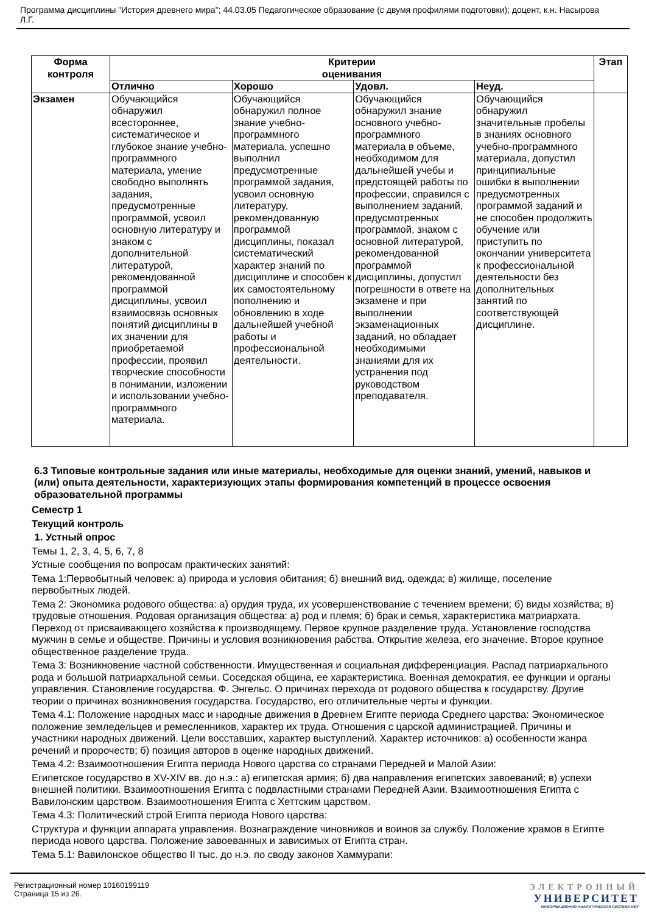Программа дисциплины "История древнего мира"; 44.03.05 Педагогическое образование (с двумя профилями подготовки); доцент, к.н. Насырова Л.Г.
| Форма контроля | Критерии оценивания | | | | Этап |
| --- | --- | --- | --- | --- | --- |
| | Отлично | Хорошо | Удовл. | Неуд. | |
| Экзамен | Обучающийся обнаружил всестороннее, систематическое и глубокое знание учебно-программного материала, умение свободно выполнять задания, предусмотренные программой, усвоил основную литературу и знаком с дополнительной литературой, рекомендованной программой дисциплины, усвоил взаимосвязь основных понятий дисциплины в их значении для приобретаемой профессии, проявил творческие способности в понимании, изложении и использовании учебно-программного материала. | Обучающийся обнаружил полное знание учебно-программного материала, успешно выполнил предусмотренные программой задания, усвоил основную литературу, рекомендованную программой дисциплины, показал систематический характер знаний по дисциплине и способен к их самостоятельному пополнению и обновлению в ходе дальнейшей учебной работы и профессиональной деятельности. | Обучающийся обнаружил знание основного учебно-программного материала в объеме, необходимом для дальнейшей учебы и предстоящей работы по профессии, справился с выполнением заданий, предусмотренных программой, знаком с основной литературой, рекомендованной программой дисциплины, допустил погрешности в ответе на экзамене и при выполнении экзаменационных заданий, но обладает необходимыми знаниями для их устранения под руководством преподавателя. | Обучающийся обнаружил значительные пробелы в знаниях основного учебно-программного материала, допустил принципиальные ошибки в выполнении предусмотренных программой заданий и не способен продолжить обучение или приступить по окончании университета к профессиональной деятельности без дополнительных занятий по соответствующей дисциплине. | |
6.3 Типовые контрольные задания или иные материалы, необходимые для оценки знаний, умений, навыков и (или) опыта деятельности, характеризующих этапы формирования компетенций в процессе освоения образовательной программы
Семестр 1
Текущий контроль
1. Устный опрос
Темы 1, 2, 3, 4, 5, 6, 7, 8
Устные сообщения по вопросам практических занятий:
Тема 1:Первобытный человек: а) природа и условия обитания; б) внешний вид, одежда; в) жилище, поселение первобытных людей.
Тема 2: Экономика родового общества: а) орудия труда, их усовершенствование с течением времени; б) виды хозяйства; в) трудовые отношения. Родовая организация общества: а) род и племя; б) брак и семья, характеристика матриархата. Переход от присваивающего хозяйства к производящему. Первое крупное разделение труда. Установление господства мужчин в семье и обществе. Причины и условия возникновения рабства. Открытие железа, его значение. Второе крупное общественное разделение труда.
Тема 3: Возникновение частной собственности. Имущественная и социальная дифференциация. Распад патриархального рода и большой патриархальной семьи. Соседская община, ее характеристика. Военная демократия, ее функции и органы управления. Становление государства. Ф. Энгельс. О причинах перехода от родового общества к государству. Другие теории о причинах возникновения государства. Государство, его отличительные черты и функции.
Тема 4.1: Положение народных масс и народные движения в Древнем Египте периода Среднего царства: Экономическое положение земледельцев и ремесленников, характер их труда. Отношения с царской администрацией. Причины и участники народных движений. Цели восставших, характер выступлений. Характер источников: а) особенности жанра речений и пророчеств; б) позиция авторов в оценке народных движений.
Тема 4.2: Взаимоотношения Египта периода Нового царства со странами Передней и Малой Азии:
Египетское государство в XV-XIV вв. до н.э.: а) египетская армия; б) два направления египетских завоеваний; в) успехи внешней политики. Взаимоотношения Египта с подвластными странами Передней Азии. Взаимоотношения Египта с Вавилонским царством. Взаимоотношения Египта с Хеттским царством.
Тема 4.3: Политический строй Египта периода Нового царства:
Структура и функции аппарата управления. Вознаграждение чиновников и воинов за службу. Положение храмов в Египте периода нового царства. Положение завоеванных и зависимых от Египта стран.
Тема 5.1: Вавилонское общество II тыс. до н.э. по своду законов Хаммурапи:
Регистрационный номер 10160199119
Страница 15 из 26.
ЭЛЕКТРОННЫЙ
УНИВЕРСИТЕТ
ИНФОРМАЦИОННО-АНАЛИТИЧЕСКАЯ СИСТЕМА КФУ